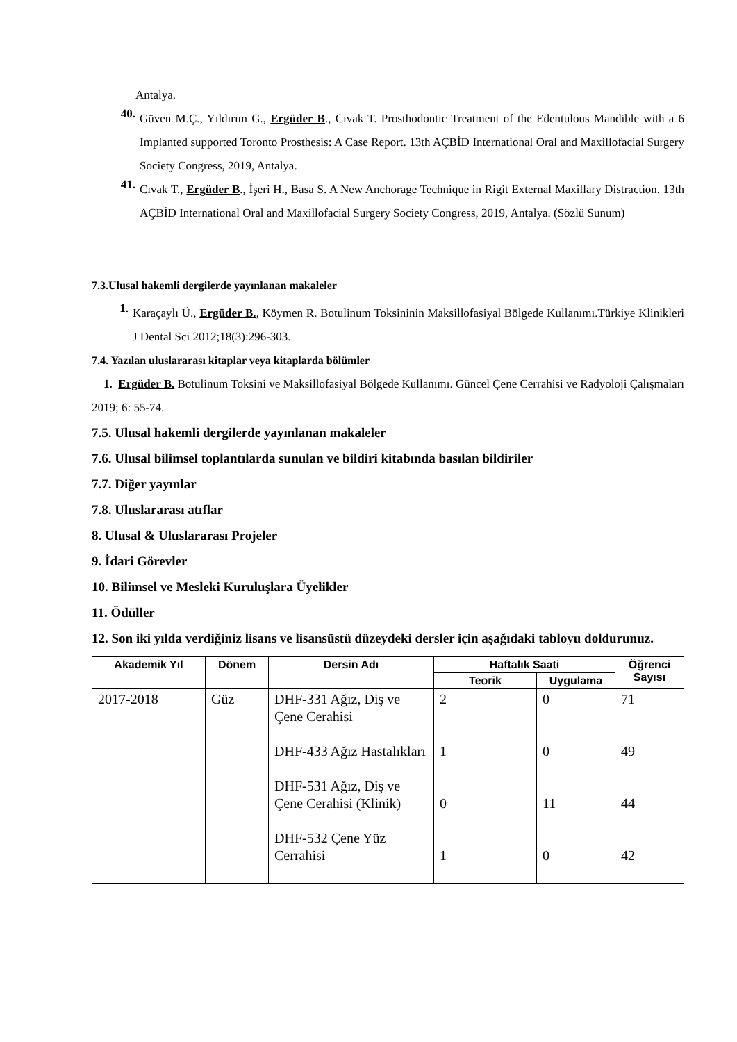Antalya.
40.
Güven M.Ç., Yıldırım G., Ergüder B., Cıvak T. Prosthodontic Treatment of the Edentulous Mandible with a 6 Implanted supported Toronto Prosthesis: A Case Report. 13th AÇBİD International Oral and Maxillofacial Surgery Society Congress, 2019, Antalya.
41.
Cıvak T., Ergüder B., İşeri H., Basa S. A New Anchorage Technique in Rigit External Maxillary Distraction. 13th AÇBİD International Oral and Maxillofacial Surgery Society Congress, 2019, Antalya. (Sözlü Sunum)
7.3.Ulusal hakemli dergilerde yayınlanan makaleler
1.
Karaçaylı Ü., Ergüder B., Köymen R. Botulinum Toksininin Maksillofasiyal Bölgede Kullanımı.Türkiye Klinikleri J Dental Sci 2012;18(3):296-303.
7.4. Yazılan uluslararası kitaplar veya kitaplarda bölümler
1. Ergüder B. Botulinum Toksini ve Maksillofasiyal Bölgede Kullanımı. Güncel Çene Cerrahisi ve Radyoloji Çalışmaları 2019; 6: 55-74.
7.5. Ulusal hakemli dergilerde yayınlanan makaleler
7.6. Ulusal bilimsel toplantılarda sunulan ve bildiri kitabında basılan bildiriler
7.7. Diğer yayınlar
7.8. Uluslararası atıflar
8. Ulusal & Uluslararası Projeler
9. İdari Görevler
10. Bilimsel ve Mesleki Kuruluşlara Üyelikler
11. Ödüller
12. Son iki yılda verdiğiniz lisans ve lisansüstü düzeydeki dersler için aşağıdaki tabloyu doldurunuz.
| Akademik Yıl | Dönem | Dersin Adı | Haftalık Saati | | Öğrenci Sayısı |
| --- | --- | --- | --- | --- | --- |
| | | | Teorik | Uygulama | |
| 2017-2018 | Güz | DHF-331 Ağız, Diş ve Çene Cerahisi DHF-433 Ağız Hastalıkları DHF-531 Ağız, Diş ve Çene Cerahisi (Klinik) DHF-532 Çene Yüz Cerrahisi | 2 1 0 1 | 0 0 11 0 | 71 49 44 42 |